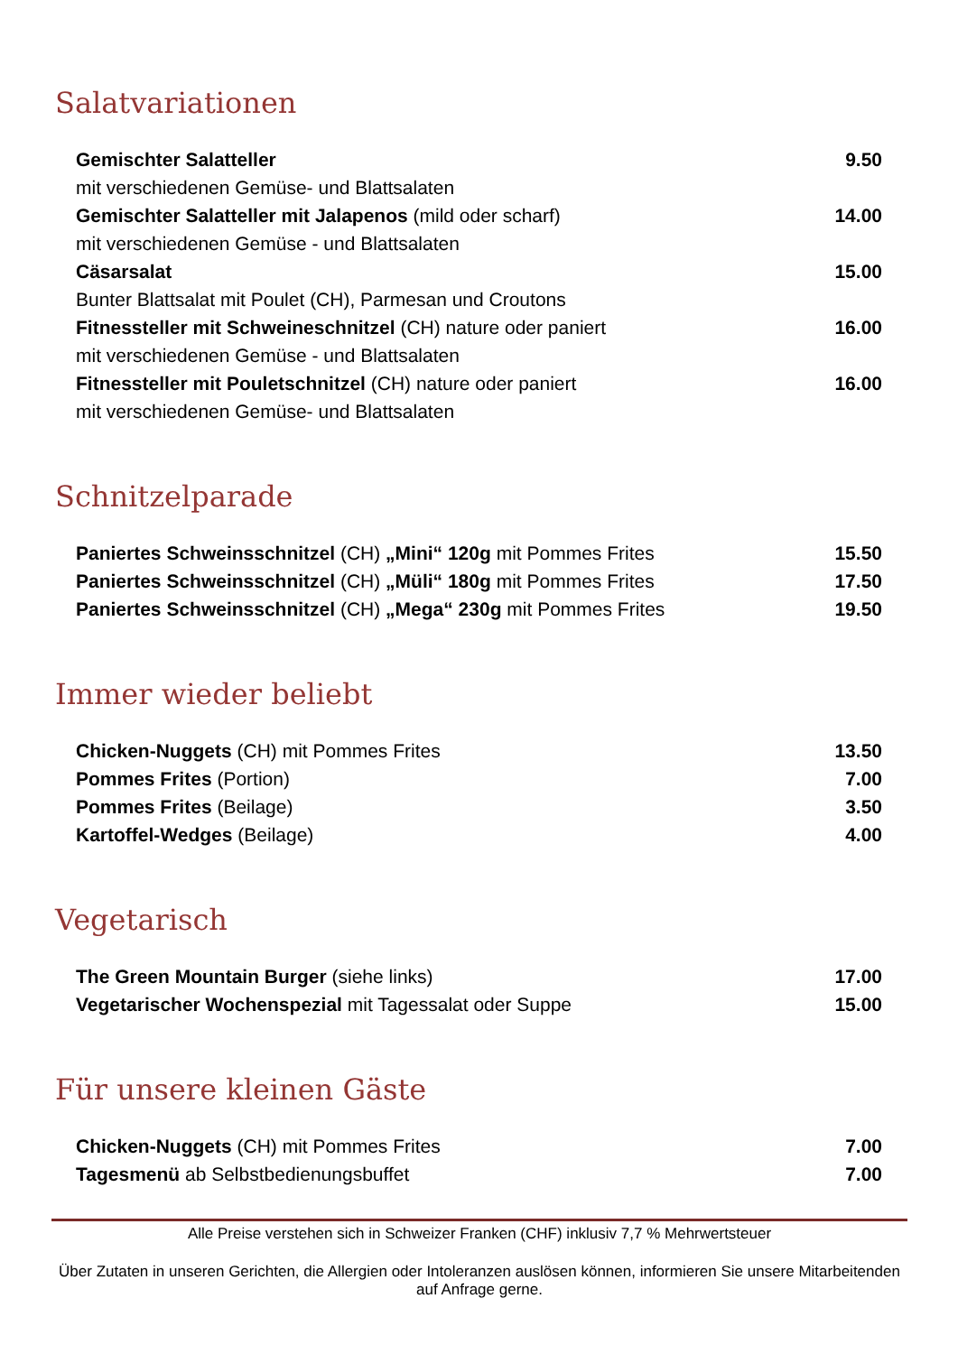Salatvariationen
| Gemischter Salatteller | 9.50 |
| mit verschiedenen Gemüse- und Blattsalaten | |
| Gemischter Salatteller mit Jalapenos (mild oder scharf) | 14.00 |
| mit verschiedenen Gemüse - und Blattsalaten | |
| Cäsarsalat | 15.00 |
| Bunter Blattsalat mit Poulet (CH), Parmesan und Croutons | |
| Fitnessteller mit Schweineschnitzel (CH) nature oder paniert | 16.00 |
| mit verschiedenen Gemüse - und Blattsalaten | |
| Fitnessteller mit Pouletschnitzel (CH) nature oder paniert | 16.00 |
| mit verschiedenen Gemüse- und Blattsalaten | |
Schnitzelparade
| Paniertes Schweinsschnitzel (CH) „Mini“ 120g mit Pommes Frites | 15.50 |
| Paniertes Schweinsschnitzel (CH) „Müli“ 180g mit Pommes Frites | 17.50 |
| Paniertes Schweinsschnitzel (CH) „Mega“ 230g mit Pommes Frites | 19.50 |
Immer wieder beliebt
| Chicken-Nuggets (CH) mit Pommes Frites | 13.50 |
| Pommes Frites (Portion) | 7.00 |
| Pommes Frites (Beilage) | 3.50 |
| Kartoffel-Wedges (Beilage) | 4.00 |
Vegetarisch
| The Green Mountain Burger (siehe links) | 17.00 |
| Vegetarischer Wochenspezial mit Tagessalat oder Suppe | 15.00 |
Für unsere kleinen Gäste
| Chicken-Nuggets (CH) mit Pommes Frites | 7.00 |
| Tagesmenü ab Selbstbedienungsbuffet | 7.00 |
Alle Preise verstehen sich in Schweizer Franken (CHF) inklusiv 7,7 % Mehrwertsteuer
Über Zutaten in unseren Gerichten, die Allergien oder Intoleranzen auslösen können, informieren Sie unsere Mitarbeitenden auf Anfrage gerne.